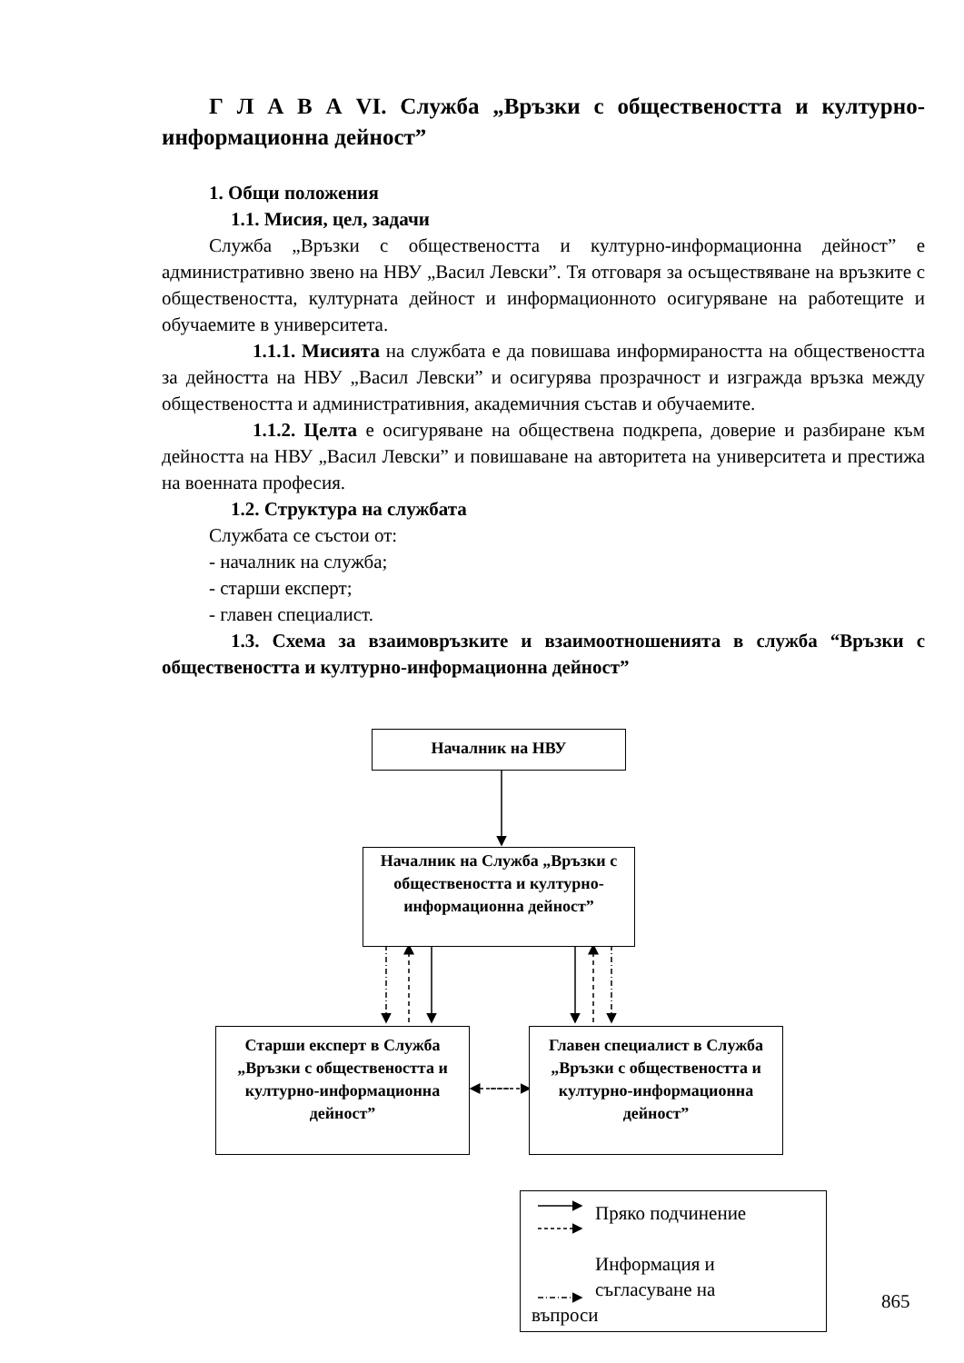Г Л А В А VI. Служба „Връзки с обществеността и културно-информационна дейност”
1. Общи положения
1.1. Мисия, цел, задачи
Служба „Връзки с обществеността и културно-информационна дейност” е административно звено на НВУ „Васил Левски”. Тя отговаря за осъществяване на връзките с обществеността, културната дейност и информационното осигуряване на работещите и обучаемите в университета.
1.1.1. Мисията на службата е да повишава информираността на обществеността за дейността на НВУ „Васил Левски” и осигурява прозрачност и изгражда връзка между обществеността и административния, академичния състав и обучаемите.
1.1.2. Целта е осигуряване на обществена подкрепа, доверие и разбиране към дейността на НВУ „Васил Левски” и повишаване на авторитета на университета и престижа на военната професия.
1.2. Структура на службата
Службата се състои от:
- началник на служба;
- старши експерт;
- главен специалист.
1.3. Схема за взаимовръзките и взаимоотношенията в служба “Връзки с обществеността и културно-информационна дейност”
Началник на НВУ
Началник на Служба „Връзки с обществеността и културно-информационна дейност”
Старши експерт в Служба „Връзки с обществеността и културно-информационна дейност”
Главен специалист в Служба „Връзки с обществеността и културно-информационна дейност”
Пряко подчинение
Информация и съгласуване на
въпроси
865